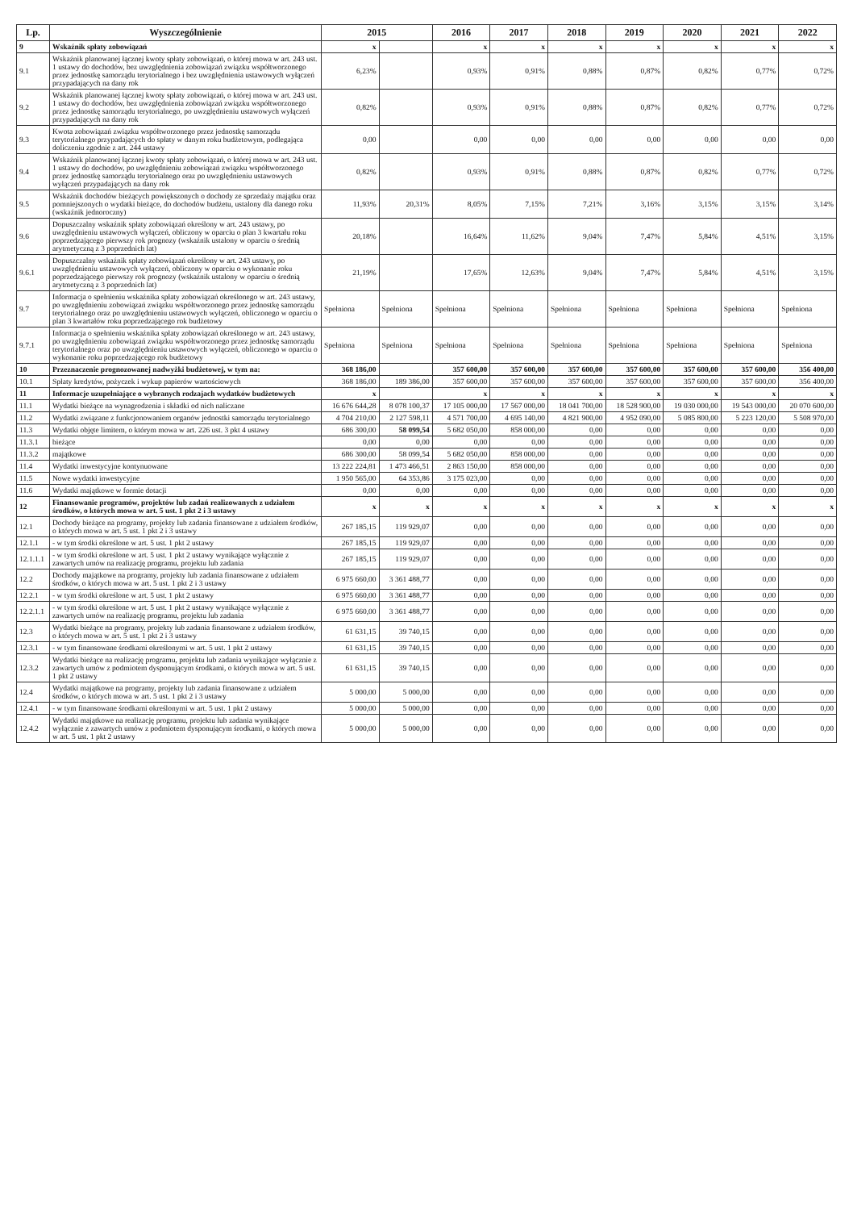| Lp. | Wyszczególnienie | 2015 | | 2016 | 2017 | 2018 | 2019 | 2020 | 2021 | 2022 |
| --- | --- | --- | --- | --- | --- | --- | --- | --- | --- | --- |
| 9 | Wskaźnik spłaty zobowiązań | x | | x | x | x | x | x | x | x |
| 9.1 | Wskaźnik planowanej łącznej kwoty spłaty zobowiązań, o której mowa w art. 243 ust. 1 ustawy do dochodów, bez uwzględnienia zobowiązań związku współtworzonego przez jednostkę samorządu terytorialnego i bez uwzględnienia ustawowych wyłączeń przypadających na dany rok | 6,23% | | 0,93% | 0,91% | 0,88% | 0,87% | 0,82% | 0,77% | 0,72% |
| 9.2 | Wskaźnik planowanej łącznej kwoty spłaty zobowiązań, o której mowa w art. 243 ust. 1 ustawy do dochodów, bez uwzględnienia zobowiązań związku współtworzonego przez jednostkę samorządu terytorialnego, po uwzględnieniu ustawowych wyłączeń przypadających na dany rok | 0,82% | | 0,93% | 0,91% | 0,88% | 0,87% | 0,82% | 0,77% | 0,72% |
| 9.3 | Kwota zobowiązań związku współtworzonego przez jednostkę samorządu terytorialnego przypadających do spłaty w danym roku budżetowym, podlegająca doliczeniu zgodnie z art. 244 ustawy | 0,00 | | 0,00 | 0,00 | 0,00 | 0,00 | 0,00 | 0,00 | 0,00 |
| 9.4 | Wskaźnik planowanej łącznej kwoty spłaty zobowiązań, o której mowa w art. 243 ust. 1 ustawy do dochodów, po uwzględnieniu zobowiązań związku współtworzonego przez jednostkę samorządu terytorialnego oraz po uwzględnieniu ustawowych wyłączeń przypadających na dany rok | 0,82% | | 0,93% | 0,91% | 0,88% | 0,87% | 0,82% | 0,77% | 0,72% |
| 9.5 | Wskaźnik dochodów bieżących powiększonych o dochody ze sprzedaży majątku oraz pomniejszonych o wydatki bieżące, do dochodów budżetu, ustalony dla danego roku (wskaźnik jednoroczny) | 11,93% | 20,31% | 8,05% | 7,15% | 7,21% | 3,16% | 3,15% | 3,15% | 3,14% |
| 9.6 | Dopuszczalny wskaźnik spłaty zobowiązań określony w art. 243 ustawy, po uwzględnieniu ustawowych wyłączeń, obliczony w oparciu o plan 3 kwartału roku poprzedzającego pierwszy rok prognozy (wskaźnik ustalony w oparciu o średnią arytmetyczną z 3 poprzednich lat) | 20,18% | | 16,64% | 11,62% | 9,04% | 7,47% | 5,84% | 4,51% | 3,15% |
| 9.6.1 | Dopuszczalny wskaźnik spłaty zobowiązań określony w art. 243 ustawy, po uwzględnieniu ustawowych wyłączeń, obliczony w oparciu o wykonanie roku poprzedzającego pierwszy rok prognozy (wskaźnik ustalony w oparciu o średnią arytmetyczną z 3 poprzednich lat) | 21,19% | | 17,65% | 12,63% | 9,04% | 7,47% | 5,84% | 4,51% | 3,15% |
| 9.7 | Informacja o spełnieniu wskaźnika spłaty zobowiązań określonego w art. 243 ustawy, po uwzględnieniu zobowiązań związku współtworzonego przez jednostkę samorządu terytorialnego oraz po uwzględnieniu ustawowych wyłączeń, obliczonego w oparciu o plan 3 kwartałów roku poprzedzającego rok budżetowy | Spełniona | Spełniona | Spełniona | Spełniona | Spełniona | Spełniona | Spełniona | Spełniona | Spełniona |
| 9.7.1 | Informacja o spełnieniu wskaźnika spłaty zobowiązań określonego w art. 243 ustawy, po uwzględnieniu zobowiązań związku współtworzonego przez jednostkę samorządu terytorialnego oraz po uwzględnieniu ustawowych wyłączeń, obliczonego w oparciu o wykonanie roku poprzedzającego rok budżetowy | Spełniona | Spełniona | Spełniona | Spełniona | Spełniona | Spełniona | Spełniona | Spełniona | Spełniona |
| 10 | Przeznaczenie prognozowanej nadwyżki budżetowej, w tym na: | 368 186,00 | | 357 600,00 | 357 600,00 | 357 600,00 | 357 600,00 | 357 600,00 | 357 600,00 | 356 400,00 |
| 10.1 | Spłaty kredytów, pożyczek i wykup papierów wartościowych | 368 186,00 | 189 386,00 | 357 600,00 | 357 600,00 | 357 600,00 | 357 600,00 | 357 600,00 | 357 600,00 | 356 400,00 |
| 11 | Informacje uzupełniające o wybranych rodzajach wydatków budżetowych | x | | x | x | x | x | x | x | x |
| 11.1 | Wydatki bieżące na wynagrodzenia i składki od nich naliczane | 16 676 644,28 | 8 078 100,37 | 17 105 000,00 | 17 567 000,00 | 18 041 700,00 | 18 528 900,00 | 19 030 000,00 | 19 543 000,00 | 20 070 600,00 |
| 11.2 | Wydatki związane z funkcjonowaniem organów jednostki samorządu terytorialnego | 4 704 210,00 | 2 127 598,11 | 4 571 700,00 | 4 695 140,00 | 4 821 900,00 | 4 952 090,00 | 5 085 800,00 | 5 223 120,00 | 5 508 970,00 |
| 11.3 | Wydatki objęte limitem, o którym mowa w art. 226 ust. 3 pkt 4 ustawy | 686 300,00 | 58 099,54 | 5 682 050,00 | 858 000,00 | 0,00 | 0,00 | 0,00 | 0,00 | 0,00 |
| 11.3.1 | bieżące | 0,00 | 0,00 | 0,00 | 0,00 | 0,00 | 0,00 | 0,00 | 0,00 | 0,00 |
| 11.3.2 | majątkowe | 686 300,00 | 58 099,54 | 5 682 050,00 | 858 000,00 | 0,00 | 0,00 | 0,00 | 0,00 | 0,00 |
| 11.4 | Wydatki inwestycyjne kontynuowane | 13 222 224,81 | 1 473 466,51 | 2 863 150,00 | 858 000,00 | 0,00 | 0,00 | 0,00 | 0,00 | 0,00 |
| 11.5 | Nowe wydatki inwestycyjne | 1 950 565,00 | 64 353,86 | 3 175 023,00 | 0,00 | 0,00 | 0,00 | 0,00 | 0,00 | 0,00 |
| 11.6 | Wydatki majątkowe w formie dotacji | 0,00 | 0,00 | 0,00 | 0,00 | 0,00 | 0,00 | 0,00 | 0,00 | 0,00 |
| 12 | Finansowanie programów, projektów lub zadań realizowanych z udziałem środków, o których mowa w art. 5 ust. 1 pkt 2 i 3 ustawy | x | x | x | x | x | x | x | x | x |
| 12.1 | Dochody bieżące na programy, projekty lub zadania finansowane z udziałem środków, o których mowa w art. 5 ust. 1 pkt 2 i 3 ustawy | 267 185,15 | 119 929,07 | 0,00 | 0,00 | 0,00 | 0,00 | 0,00 | 0,00 | 0,00 |
| 12.1.1 | - w tym środki określone w art. 5 ust. 1 pkt 2 ustawy | 267 185,15 | 119 929,07 | 0,00 | 0,00 | 0,00 | 0,00 | 0,00 | 0,00 | 0,00 |
| 12.1.1.1 | - w tym środki określone w art. 5 ust. 1 pkt 2 ustawy wynikające wyłącznie z zawartych umów na realizację programu, projektu lub zadania | 267 185,15 | 119 929,07 | 0,00 | 0,00 | 0,00 | 0,00 | 0,00 | 0,00 | 0,00 |
| 12.2 | Dochody majątkowe na programy, projekty lub zadania finansowane z udziałem środków, o których mowa w art. 5 ust. 1 pkt 2 i 3 ustawy | 6 975 660,00 | 3 361 488,77 | 0,00 | 0,00 | 0,00 | 0,00 | 0,00 | 0,00 | 0,00 |
| 12.2.1 | - w tym środki określone w art. 5 ust. 1 pkt 2 ustawy | 6 975 660,00 | 3 361 488,77 | 0,00 | 0,00 | 0,00 | 0,00 | 0,00 | 0,00 | 0,00 |
| 12.2.1.1 | - w tym środki określone w art. 5 ust. 1 pkt 2 ustawy wynikające wyłącznie z zawartych umów na realizację programu, projektu lub zadania | 6 975 660,00 | 3 361 488,77 | 0,00 | 0,00 | 0,00 | 0,00 | 0,00 | 0,00 | 0,00 |
| 12.3 | Wydatki bieżące na programy, projekty lub zadania finansowane z udziałem środków, o których mowa w art. 5 ust. 1 pkt 2 i 3 ustawy | 61 631,15 | 39 740,15 | 0,00 | 0,00 | 0,00 | 0,00 | 0,00 | 0,00 | 0,00 |
| 12.3.1 | - w tym finansowane środkami określonymi w art. 5 ust. 1 pkt 2 ustawy | 61 631,15 | 39 740,15 | 0,00 | 0,00 | 0,00 | 0,00 | 0,00 | 0,00 | 0,00 |
| 12.3.2 | Wydatki bieżące na realizację programu, projektu lub zadania wynikające wyłącznie z zawartych umów z podmiotem dysponującym środkami, o których mowa w art. 5 ust. 1 pkt 2 ustawy | 61 631,15 | 39 740,15 | 0,00 | 0,00 | 0,00 | 0,00 | 0,00 | 0,00 | 0,00 |
| 12.4 | Wydatki majątkowe na programy, projekty lub zadania finansowane z udziałem środków, o których mowa w art. 5 ust. 1 pkt 2 i 3 ustawy | 5 000,00 | 5 000,00 | 0,00 | 0,00 | 0,00 | 0,00 | 0,00 | 0,00 | 0,00 |
| 12.4.1 | - w tym finansowane środkami określonymi w art. 5 ust. 1 pkt 2 ustawy | 5 000,00 | 5 000,00 | 0,00 | 0,00 | 0,00 | 0,00 | 0,00 | 0,00 | 0,00 |
| 12.4.2 | Wydatki majątkowe na realizację programu, projektu lub zadania wynikające wyłącznie z zawartych umów z podmiotem dysponującym środkami, o których mowa w art. 5 ust. 1 pkt 2 ustawy | 5 000,00 | 5 000,00 | 0,00 | 0,00 | 0,00 | 0,00 | 0,00 | 0,00 | 0,00 |